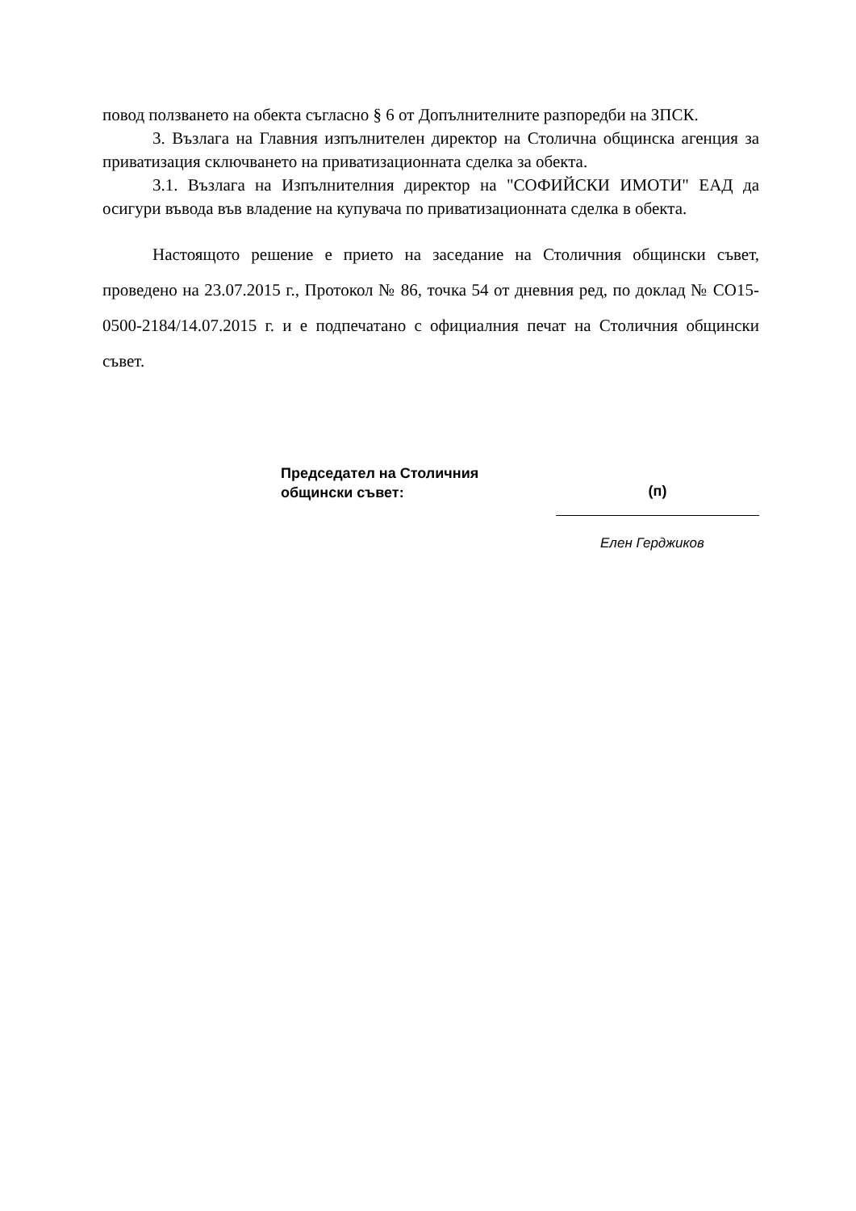повод ползването на обекта съгласно § 6 от Допълнителните разпоредби на ЗПСК.
3. Възлага на Главния изпълнителен директор на Столична общинска агенция за приватизация сключването на приватизационната сделка за обекта.
3.1. Възлага на Изпълнителния директор на "СОФИЙСКИ ИМОТИ" ЕАД да осигури въвода във владение на купувача по приватизационната сделка в обекта.
Настоящото решение е прието на заседание на Столичния общински съвет, проведено на 23.07.2015 г., Протокол № 86, точка 54 от дневния ред, по доклад № СО15-0500-2184/14.07.2015 г. и е подпечатано с официалния печат на Столичния общински съвет.
Председател на Столичния
общински съвет:
(п)
Елен Герджиков